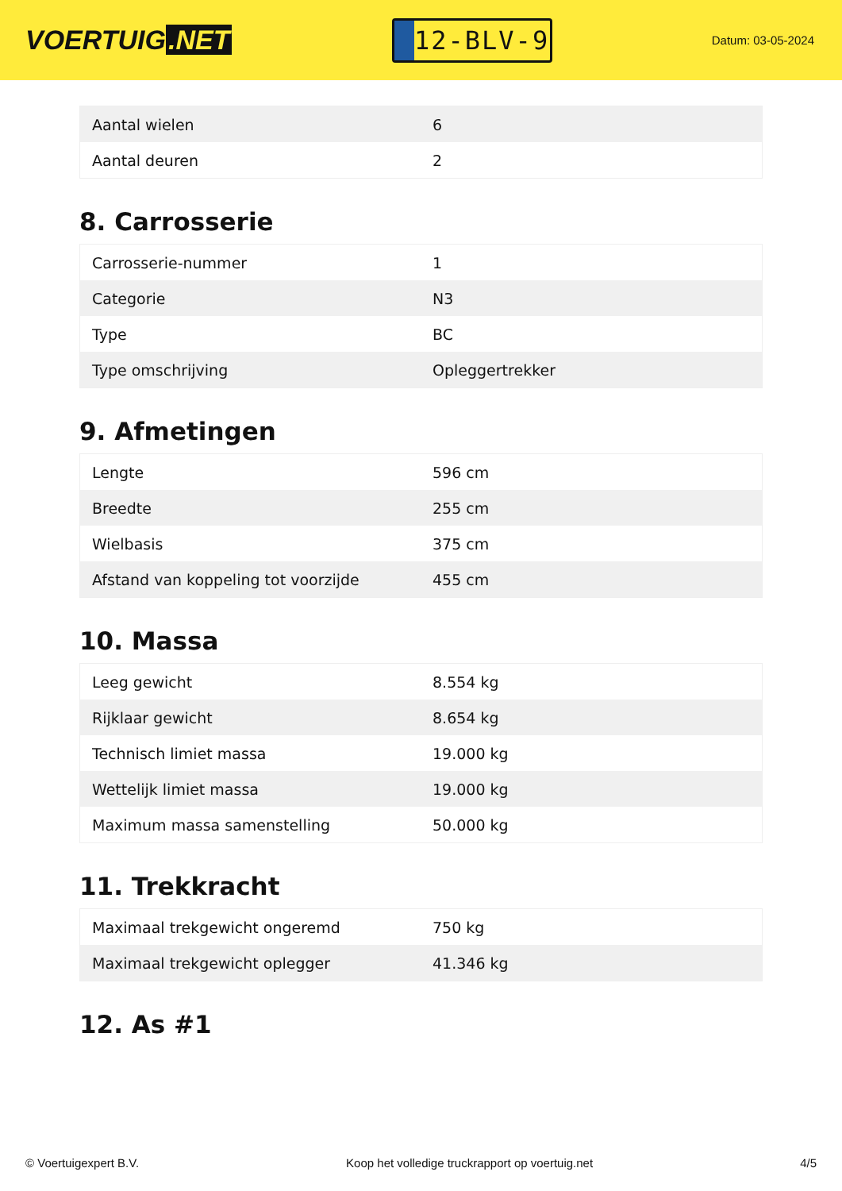VOERTUIG.NET
12-BLV-9
Datum: 03-05-2024
| Aantal wielen | 6 |
| Aantal deuren | 2 |
8. Carrosserie
| Carrosserie-nummer | 1 |
| Categorie | N3 |
| Type | BC |
| Type omschrijving | Opleggertrekker |
9. Afmetingen
| Lengte | 596 cm |
| Breedte | 255 cm |
| Wielbasis | 375 cm |
| Afstand van koppeling tot voorzijde | 455 cm |
10. Massa
| Leeg gewicht | 8.554 kg |
| Rijklaar gewicht | 8.654 kg |
| Technisch limiet massa | 19.000 kg |
| Wettelijk limiet massa | 19.000 kg |
| Maximum massa samenstelling | 50.000 kg |
11. Trekkracht
| Maximaal trekgewicht ongeremd | 750 kg |
| Maximaal trekgewicht oplegger | 41.346 kg |
12. As #1
© Voertuigexpert B.V. Koop het volledige truckrapport op voertuig.net 4/5